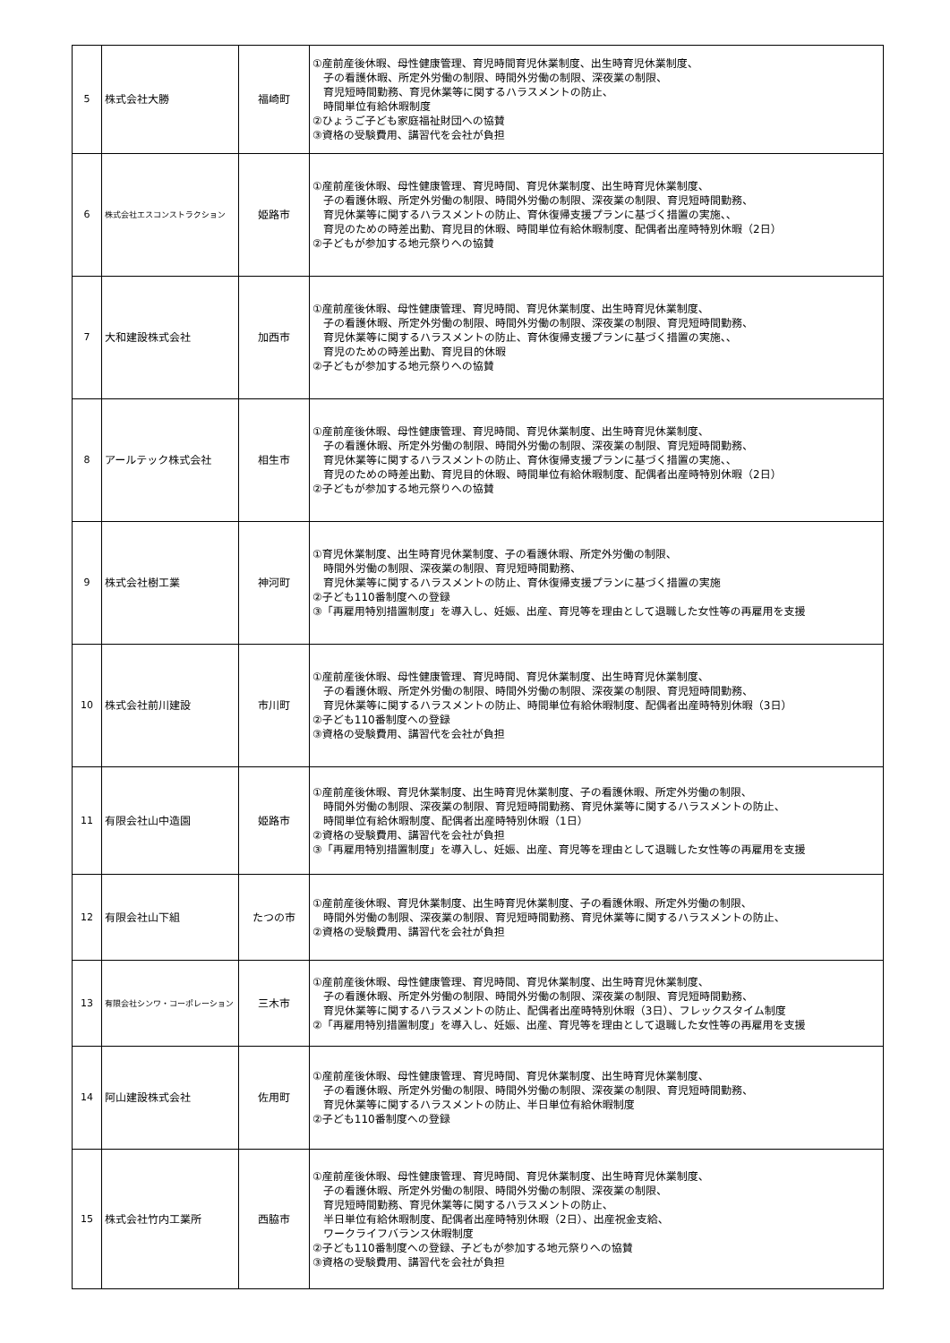| 5 | 株式会社大勝 | 福崎町 | ①産前産後休暇、母性健康管理、育児時間育児休業制度、出生時育児休業制度、 子の看護休暇、所定外労働の制限、時間外労働の制限、深夜業の制限、 育児短時間勤務、育児休業等に関するハラスメントの防止、 時間単位有給休暇制度 ②ひょうご子ども家庭福祉財団への協賛 ③資格の受験費用、講習代を会社が負担 |
| 6 | 株式会社エスコンストラクション | 姫路市 | ①産前産後休暇、母性健康管理、育児時間、育児休業制度、出生時育児休業制度、 子の看護休暇、所定外労働の制限、時間外労働の制限、深夜業の制限、育児短時間勤務、 育児休業等に関するハラスメントの防止、育休復帰支援プランに基づく措置の実施、、 育児のための時差出勤、育児目的休暇、時間単位有給休暇制度、配偶者出産時特別休暇（2日） ②子どもが参加する地元祭りへの協賛 |
| 7 | 大和建設株式会社 | 加西市 | ①産前産後休暇、母性健康管理、育児時間、育児休業制度、出生時育児休業制度、 子の看護休暇、所定外労働の制限、時間外労働の制限、深夜業の制限、育児短時間勤務、 育児休業等に関するハラスメントの防止、育休復帰支援プランに基づく措置の実施、、 育児のための時差出勤、育児目的休暇 ②子どもが参加する地元祭りへの協賛 |
| 8 | アールテック株式会社 | 相生市 | ①産前産後休暇、母性健康管理、育児時間、育児休業制度、出生時育児休業制度、 子の看護休暇、所定外労働の制限、時間外労働の制限、深夜業の制限、育児短時間勤務、 育児休業等に関するハラスメントの防止、育休復帰支援プランに基づく措置の実施、、 育児のための時差出勤、育児目的休暇、時間単位有給休暇制度、配偶者出産時特別休暇（2日） ②子どもが参加する地元祭りへの協賛 |
| 9 | 株式会社樹工業 | 神河町 | ①育児休業制度、出生時育児休業制度、子の看護休暇、所定外労働の制限、 時間外労働の制限、深夜業の制限、育児短時間勤務、 育児休業等に関するハラスメントの防止、育休復帰支援プランに基づく措置の実施 ②子ども110番制度への登録 ③「再雇用特別措置制度」を導入し、妊娠、出産、育児等を理由として退職した女性等の再雇用を支援 |
| 10 | 株式会社前川建設 | 市川町 | ①産前産後休暇、母性健康管理、育児時間、育児休業制度、出生時育児休業制度、 子の看護休暇、所定外労働の制限、時間外労働の制限、深夜業の制限、育児短時間勤務、 育児休業等に関するハラスメントの防止、時間単位有給休暇制度、配偶者出産時特別休暇（3日） ②子ども110番制度への登録 ③資格の受験費用、講習代を会社が負担 |
| 11 | 有限会社山中造園 | 姫路市 | ①産前産後休暇、育児休業制度、出生時育児休業制度、子の看護休暇、所定外労働の制限、 時間外労働の制限、深夜業の制限、育児短時間勤務、育児休業等に関するハラスメントの防止、 時間単位有給休暇制度、配偶者出産時特別休暇（1日） ②資格の受験費用、講習代を会社が負担 ③「再雇用特別措置制度」を導入し、妊娠、出産、育児等を理由として退職した女性等の再雇用を支援 |
| 12 | 有限会社山下組 | たつの市 | ①産前産後休暇、育児休業制度、出生時育児休業制度、子の看護休暇、所定外労働の制限、 時間外労働の制限、深夜業の制限、育児短時間勤務、育児休業等に関するハラスメントの防止、 ②資格の受験費用、講習代を会社が負担 |
| 13 | 有限会社シンワ・コーポレーション | 三木市 | ①産前産後休暇、母性健康管理、育児時間、育児休業制度、出生時育児休業制度、 子の看護休暇、所定外労働の制限、時間外労働の制限、深夜業の制限、育児短時間勤務、 育児休業等に関するハラスメントの防止、配偶者出産時特別休暇（3日）、フレックスタイム制度 ②「再雇用特別措置制度」を導入し、妊娠、出産、育児等を理由として退職した女性等の再雇用を支援 |
| 14 | 阿山建設株式会社 | 佐用町 | ①産前産後休暇、母性健康管理、育児時間、育児休業制度、出生時育児休業制度、 子の看護休暇、所定外労働の制限、時間外労働の制限、深夜業の制限、育児短時間勤務、 育児休業等に関するハラスメントの防止、半日単位有給休暇制度 ②子ども110番制度への登録 |
| 15 | 株式会社竹内工業所 | 西脇市 | ①産前産後休暇、母性健康管理、育児時間、育児休業制度、出生時育児休業制度、 子の看護休暇、所定外労働の制限、時間外労働の制限、深夜業の制限、 育児短時間勤務、育児休業等に関するハラスメントの防止、 半日単位有給休暇制度、配偶者出産時特別休暇（2日）、出産祝金支給、 ワークライフバランス休暇制度 ②子ども110番制度への登録、子どもが参加する地元祭りへの協賛 ③資格の受験費用、講習代を会社が負担 |